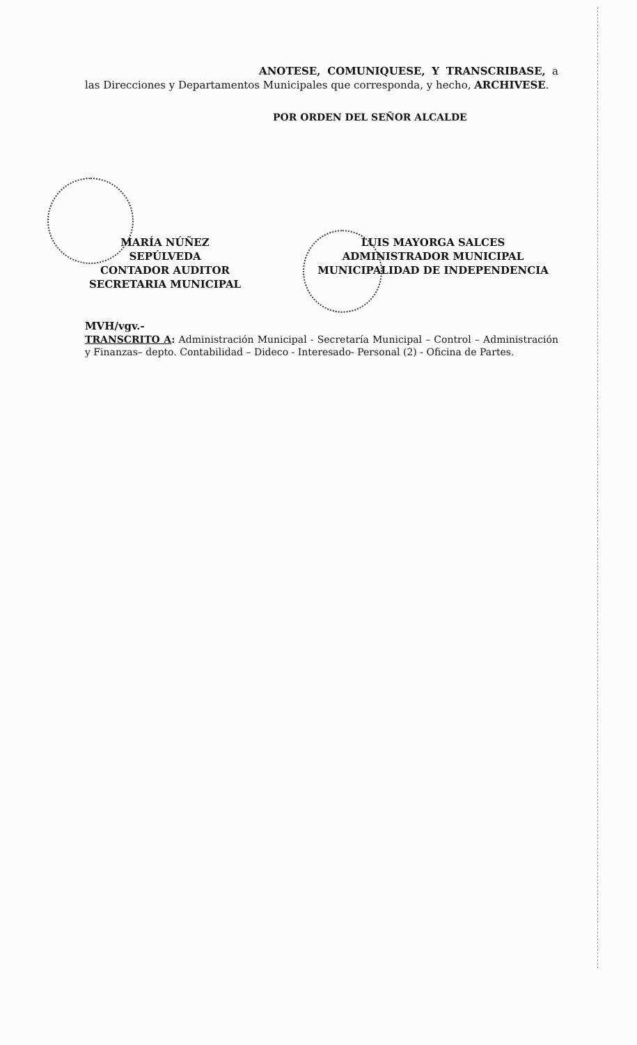ANOTESE, COMUNIQUESE, Y TRANSCRIBASE, a las Direcciones y Departamentos Municipales que corresponda, y hecho, ARCHIVESE.
POR ORDEN DEL SEÑOR ALCALDE
MARÍA NÚÑEZ SEPÚLVEDA
CONTADOR AUDITOR
SECRETARIA MUNICIPAL
LUIS MAYORGA SALCES
ADMINISTRADOR MUNICIPAL
MUNICIPALIDAD DE INDEPENDENCIA
MVH/vgv.-
TRANSCRITO A: Administración Municipal - Secretaría Municipal – Control – Administración y Finanzas– depto. Contabilidad – Dideco - Interesado- Personal (2) - Oficina de Partes.